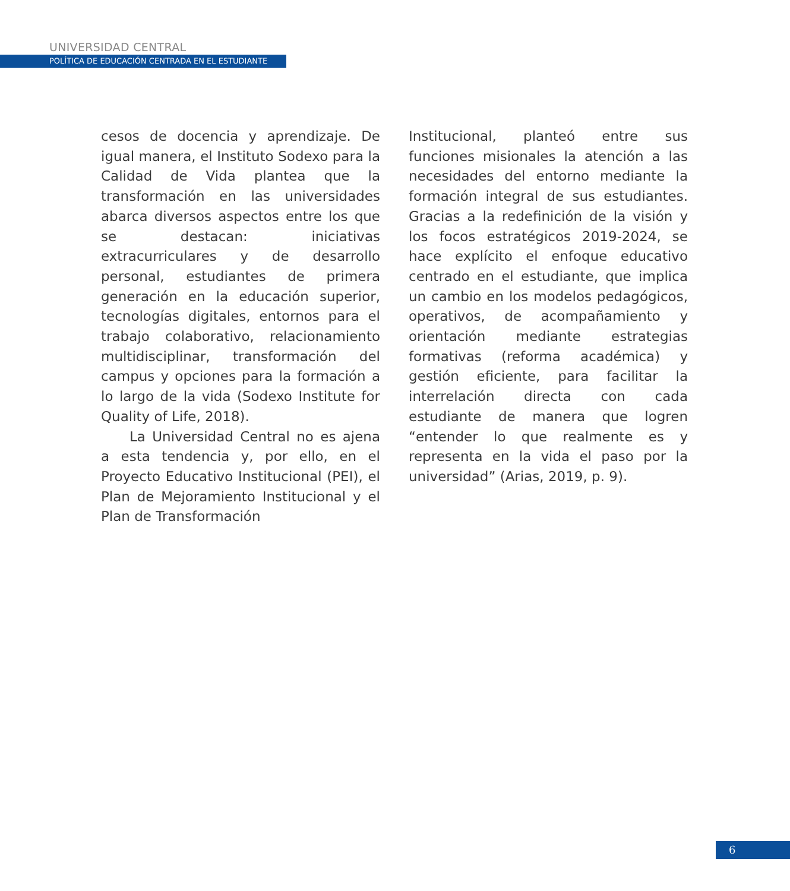UNIVERSIDAD CENTRAL
POLÍTICA DE EDUCACIÓN CENTRADA EN EL ESTUDIANTE
cesos de docencia y aprendizaje. De igual manera, el Instituto Sodexo para la Calidad de Vida plantea que la transformación en las universidades abarca diversos aspectos entre los que se destacan: iniciativas extracurriculares y de desarrollo personal, estudiantes de primera generación en la educación superior, tecnologías digitales, entornos para el trabajo colaborativo, relacionamiento multidisciplinar, transformación del campus y opciones para la formación a lo largo de la vida (Sodexo Institute for Quality of Life, 2018).
La Universidad Central no es ajena a esta tendencia y, por ello, en el Proyecto Educativo Institucional (PEI), el Plan de Mejoramiento Institucional y el Plan de Transformación
Institucional, planteó entre sus funciones misionales la atención a las necesidades del entorno mediante la formación integral de sus estudiantes. Gracias a la redefinición de la visión y los focos estratégicos 2019-2024, se hace explícito el enfoque educativo centrado en el estudiante, que implica un cambio en los modelos pedagógicos, operativos, de acompañamiento y orientación mediante estrategias formativas (reforma académica) y gestión eficiente, para facilitar la interrelación directa con cada estudiante de manera que logren “entender lo que realmente es y representa en la vida el paso por la universidad” (Arias, 2019, p. 9).
6